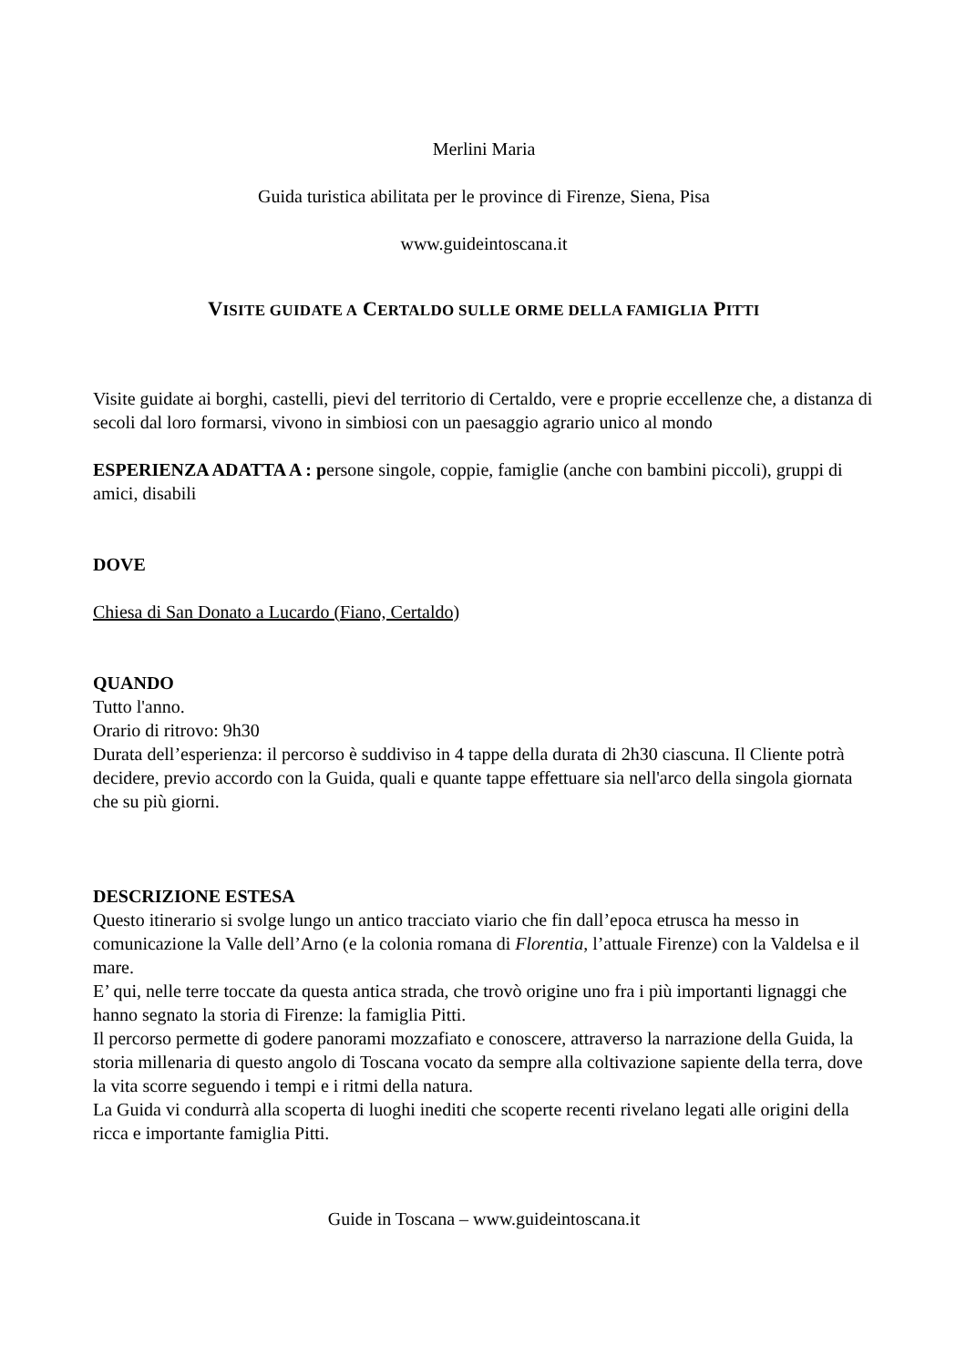Merlini Maria
Guida turistica abilitata per le province di Firenze, Siena, Pisa
www.guideintoscana.it
VISITE GUIDATE A CERTALDO SULLE ORME DELLA FAMIGLIA PITTI
Visite guidate ai borghi, castelli, pievi del territorio di Certaldo, vere e proprie eccellenze che, a distanza di secoli dal loro formarsi, vivono in simbiosi con un paesaggio agrario unico al mondo
ESPERIENZA ADATTA A : persone singole, coppie, famiglie (anche con bambini piccoli), gruppi di amici, disabili
DOVE
Chiesa di San Donato a Lucardo (Fiano, Certaldo)
QUANDO
Tutto l'anno.
Orario di ritrovo: 9h30
Durata dell’esperienza: il percorso è suddiviso in 4 tappe della durata di 2h30 ciascuna. Il Cliente potrà decidere, previo accordo con la Guida, quali e quante tappe effettuare sia nell'arco della singola giornata che su più giorni.
DESCRIZIONE ESTESA
Questo itinerario si svolge lungo un antico tracciato viario che fin dall’epoca etrusca ha messo in comunicazione la Valle dell’Arno (e la colonia romana di Florentia, l’attuale Firenze) con la Valdelsa e il mare.
E’ qui, nelle terre toccate da questa antica strada, che trovò origine uno fra i più importanti lignaggi che hanno segnato la storia di Firenze: la famiglia Pitti.
Il percorso permette di godere panorami mozzafiato e conoscere, attraverso la narrazione della Guida, la storia millenaria di questo angolo di Toscana vocato da sempre alla coltivazione sapiente della terra, dove la vita scorre seguendo i tempi e i ritmi della natura.
La Guida vi condurrà alla scoperta di luoghi inediti che scoperte recenti rivelano legati alle origini della ricca e importante famiglia Pitti.
Guide in Toscana – www.guideintoscana.it